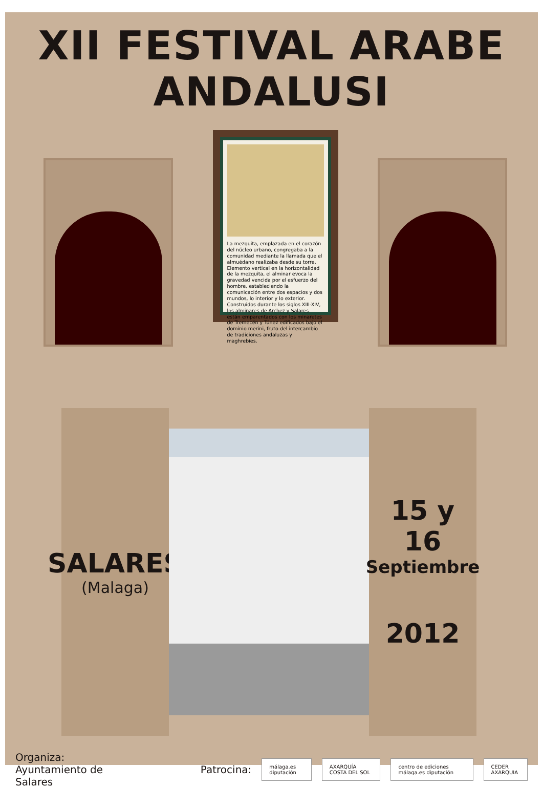XII FESTIVAL ARABE ANDALUSI
La mezquita, emplazada en el corazón del núcleo urbano, congregaba a la comunidad mediante la llamada que el almuédano realizaba desde su torre. Elemento vertical en la horizontalidad de la mezquita, el alminar evoca la gravedad vencida por el esfuerzo del hombre, estableciendo la comunicación entre dos espacios y dos mundos, lo interior y lo exterior. Construidos durante los siglos XIII-XIV, los alminares de Archez y Salares están emparentados con los minaretes de Tremecén y Túnez edificados bajo el dominio merini, fruto del intercambio de tradiciones andaluzas y maghrebíes.
SALARES
(Malaga)
15 y 16
Septiembre
2012
Organiza: Ayuntamiento de Salares Patrocina: málaga.es diputación AXARQUÍA COSTA DEL SOL centro de ediciones málaga.es diputación CEDER AXARQUIA